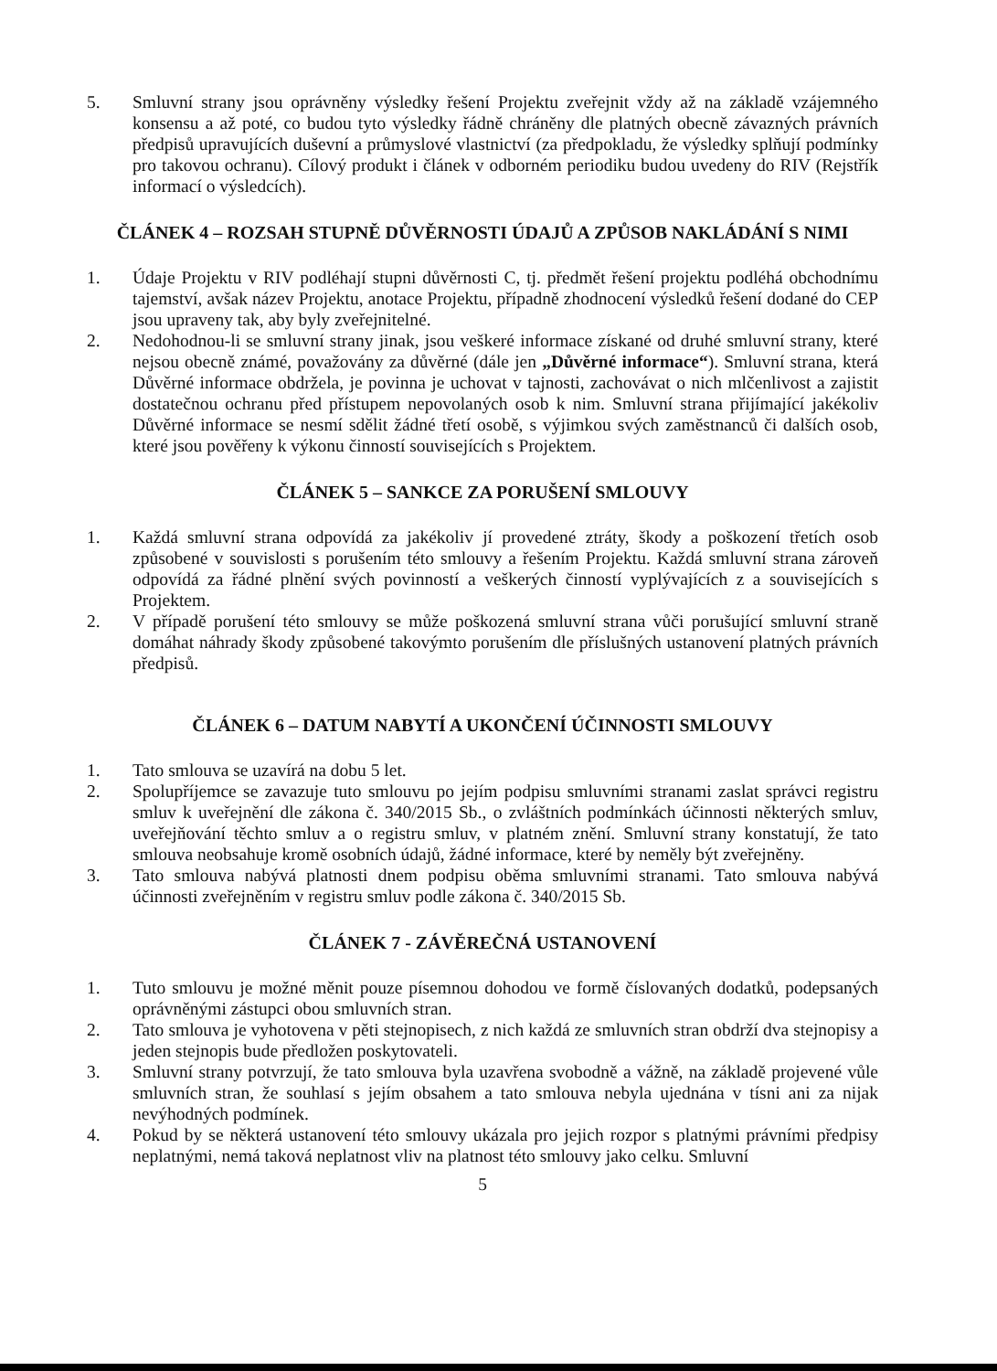5. Smluvní strany jsou oprávněny výsledky řešení Projektu zveřejnit vždy až na základě vzájemného konsensu a až poté, co budou tyto výsledky řádně chráněny dle platných obecně závazných právních předpisů upravujících duševní a průmyslové vlastnictví (za předpokladu, že výsledky splňují podmínky pro takovou ochranu). Cílový produkt i článek v odborném periodiku budou uvedeny do RIV (Rejstřík informací o výsledcích).
ČLÁNEK 4 – ROZSAH STUPNĚ DŮVĚRNOSTI ÚDAJŮ A ZPŮSOB NAKLÁDÁNÍ S NIMI
1. Údaje Projektu v RIV podléhají stupni důvěrnosti C, tj. předmět řešení projektu podléhá obchodnímu tajemství, avšak název Projektu, anotace Projektu, případně zhodnocení výsledků řešení dodané do CEP jsou upraveny tak, aby byly zveřejnitelné.
2. Nedohodnou-li se smluvní strany jinak, jsou veškeré informace získané od druhé smluvní strany, které nejsou obecně známé, považovány za důvěrné (dále jen „Důvěrné informace“). Smluvní strana, která Důvěrné informace obdržela, je povinna je uchovat v tajnosti, zachovávat o nich mlčenlivost a zajistit dostatečnou ochranu před přístupem nepovolaných osob k nim. Smluvní strana přijímající jakékoliv Důvěrné informace se nesmí sdělit žádné třetí osobě, s výjimkou svých zaměstnanců či dalších osob, které jsou pověřeny k výkonu činností souvisejících s Projektem.
ČLÁNEK 5 – SANKCE ZA PORUŠENÍ SMLOUVY
1. Každá smluvní strana odpovídá za jakékoliv jí provedené ztráty, škody a poškození třetích osob způsobené v souvislosti s porušením této smlouvy a řešením Projektu. Každá smluvní strana zároveň odpovídá za řádné plnění svých povinností a veškerých činností vyplývajících z a souvisejících s Projektem.
2. V případě porušení této smlouvy se může poškozená smluvní strana vůči porušující smluvní straně domáhat náhrady škody způsobené takovýmto porušením dle příslušných ustanovení platných právních předpisů.
ČLÁNEK 6 – DATUM NABYTÍ A UKONČENÍ ÚČINNOSTI SMLOUVY
1. Tato smlouva se uzavírá na dobu 5 let.
2. Spolupříjemce se zavazuje tuto smlouvu po jejím podpisu smluvními stranami zaslat správci registru smluv k uveřejnění dle zákona č. 340/2015 Sb., o zvláštních podmínkách účinnosti některých smluv, uveřejňování těchto smluv a o registru smluv, v platném znění. Smluvní strany konstatují, že tato smlouva neobsahuje kromě osobních údajů, žádné informace, které by neměly být zveřejněny.
3. Tato smlouva nabývá platnosti dnem podpisu oběma smluvními stranami. Tato smlouva nabývá účinnosti zveřejněním v registru smluv podle zákona č. 340/2015 Sb.
ČLÁNEK 7 - ZÁVĚREČNÁ USTANOVENÍ
1. Tuto smlouvu je možné měnit pouze písemnou dohodou ve formě číslovaných dodatků, podepsaných oprávněnými zástupci obou smluvních stran.
2. Tato smlouva je vyhotovena v pěti stejnopisech, z nich každá ze smluvních stran obdrží dva stejnopisy a jeden stejnopis bude předložen poskytovateli.
3. Smluvní strany potvrzují, že tato smlouva byla uzavřena svobodně a vážně, na základě projevené vůle smluvních stran, že souhlasí s jejím obsahem a tato smlouva nebyla ujednána v tísni ani za nijak nevýhodných podmínek.
4. Pokud by se některá ustanovení této smlouvy ukázala pro jejich rozpor s platnými právními předpisy neplatnými, nemá taková neplatnost vliv na platnost této smlouvy jako celku. Smluvní
5